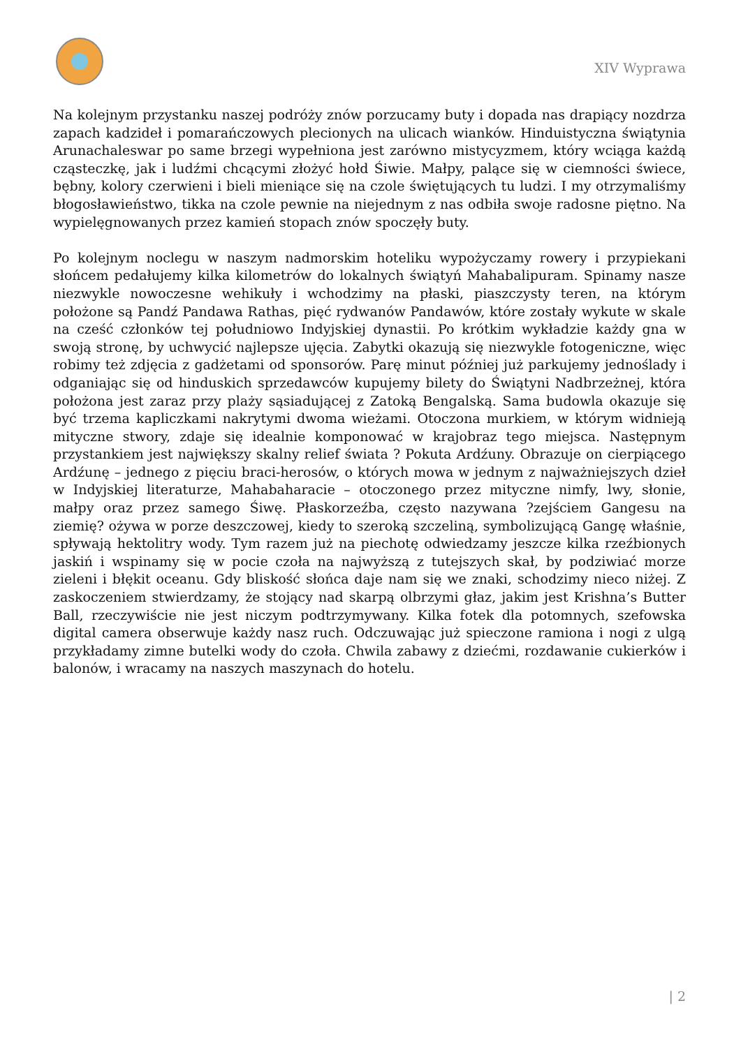XIV Wyprawa
Na kolejnym przystanku naszej podróży znów porzucamy buty i dopada nas drapiący nozdrza zapach kadzideł i pomarańczowych plecionych na ulicach wianków. Hinduistyczna świątynia Arunachaleswar po same brzegi wypełniona jest zarówno mistycyzmem, który wciąga każdą cząsteczkę, jak i ludźmi chcącymi złożyć hołd Śiwie. Małpy, palące się w ciemności świece, bębny, kolory czerwieni i bieli mieniące się na czole świętujących tu ludzi. I my otrzymaliśmy błogosławieństwo, tikka na czole pewnie na niejednym z nas odbiła swoje radosne piętno. Na wypielęgnowanych przez kamień stopach znów spoczęły buty.
Po kolejnym noclegu w naszym nadmorskim hoteliku wypożyczamy rowery i przypiekani słońcem pedałujemy kilka kilometrów do lokalnych świątyń Mahabalipuram. Spinamy nasze niezwykle nowoczesne wehikuły i wchodzimy na płaski, piaszczysty teren, na którym położone są Pandź Pandawa Rathas, pięć rydwanów Pandawów, które zostały wykute w skale na cześć członków tej południowo Indyjskiej dynastii. Po krótkim wykładzie każdy gna w swoją stronę, by uchwycić najlepsze ujęcia. Zabytki okazują się niezwykle fotogeniczne, więc robimy też zdjęcia z gadżetami od sponsorów. Parę minut później już parkujemy jednoślady i odganiając się od hinduskich sprzedawców kupujemy bilety do Świątyni Nadbrzeżnej, która położona jest zaraz przy plaży sąsiadującej z Zatoką Bengalską. Sama budowla okazuje się być trzema kapliczkami nakrytymi dwoma wieżami. Otoczona murkiem, w którym widnieją mityczne stwory, zdaje się idealnie komponować w krajobraz tego miejsca. Następnym przystankiem jest największy skalny relief świata ? Pokuta Ardźuny. Obrazuje on cierpiącego Ardźunę – jednego z pięciu braci-herosów, o których mowa w jednym z najważniejszych dzieł w Indyjskiej literaturze, Mahabaharacie – otoczonego przez mityczne nimfy, lwy, słonie, małpy oraz przez samego Śiwę. Płaskorzeźba, często nazywana ?zejściem Gangesu na ziemię? ożywa w porze deszczowej, kiedy to szeroką szczeliną, symbolizującą Gangę właśnie, spływają hektolitry wody. Tym razem już na piechotę odwiedzamy jeszcze kilka rzeźbionych jaskiń i wspinamy się w pocie czoła na najwyższą z tutejszych skał, by podziwiać morze zieleni i błękit oceanu. Gdy bliskość słońca daje nam się we znaki, schodzimy nieco niżej. Z zaskoczeniem stwierdzamy, że stojący nad skarpą olbrzymi głaz, jakim jest Krishna’s Butter Ball, rzeczywiście nie jest niczym podtrzymywany. Kilka fotek dla potomnych, szefowska digital camera obserwuje każdy nasz ruch. Odczuwając już spieczone ramiona i nogi z ulgą przykładamy zimne butelki wody do czoła. Chwila zabawy z dziećmi, rozdawanie cukierków i balonów, i wracamy na naszych maszynach do hotelu.
| 2